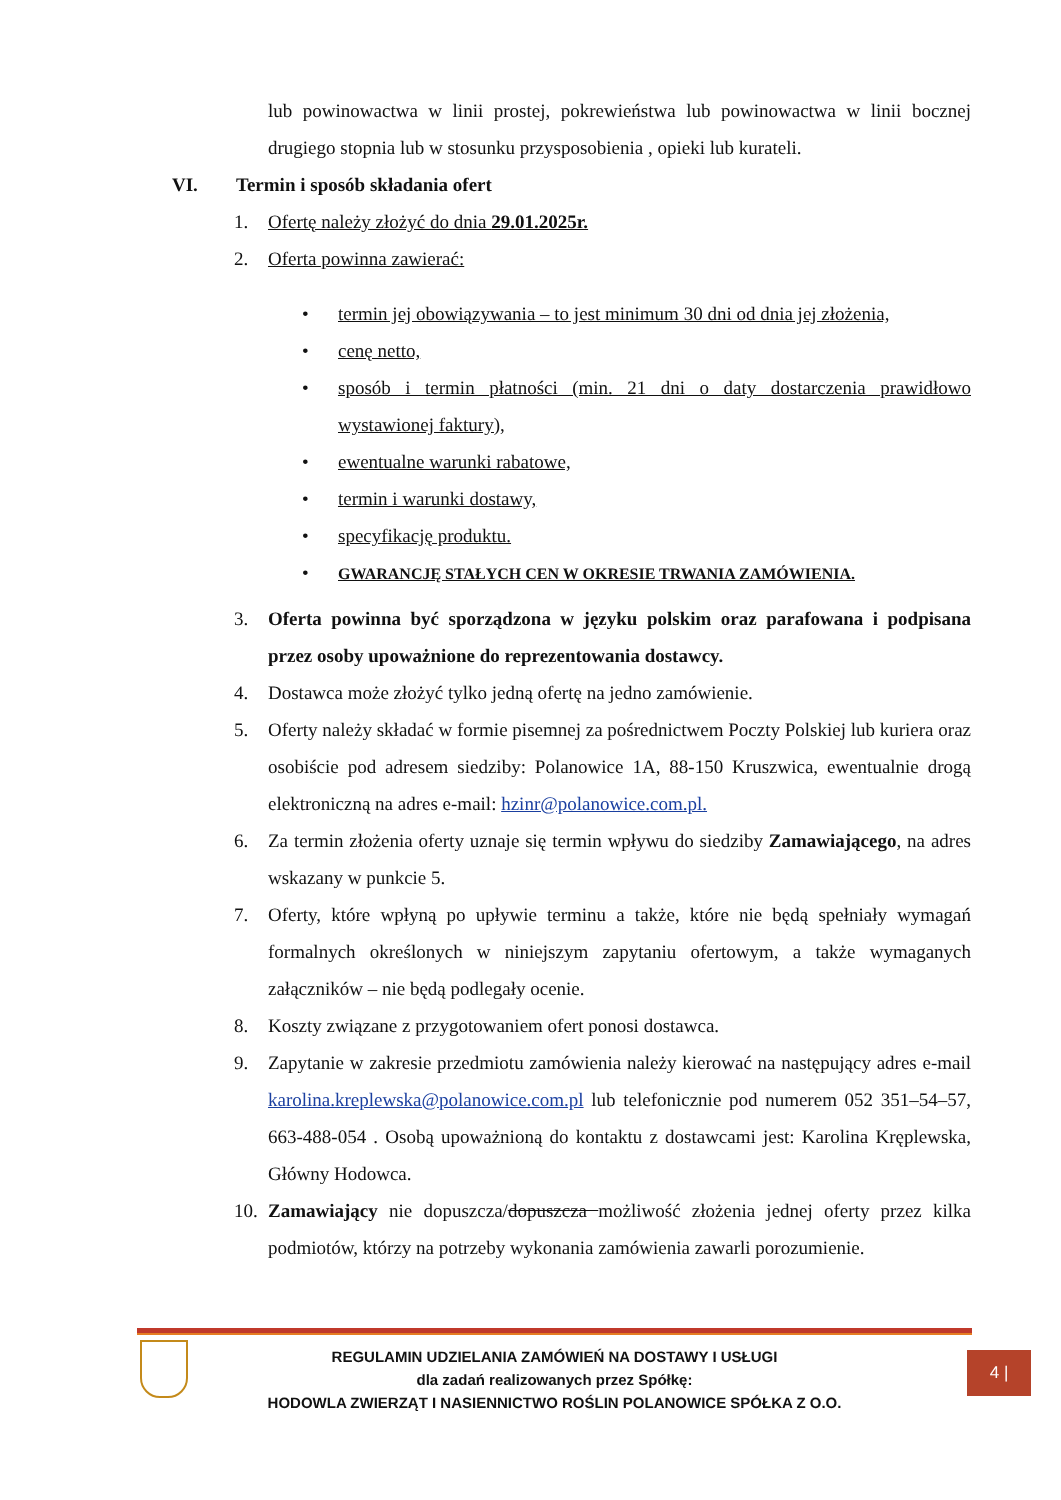lub powinowactwa w linii prostej, pokrewieństwa lub powinowactwa w linii bocznej drugiego stopnia lub w stosunku przysposobienia , opieki lub kurateli.
VI. Termin i sposób składania ofert
1. Ofertę należy złożyć do dnia 29.01.2025r.
2. Oferta powinna zawierać:
• termin jej obowiązywania – to jest minimum 30 dni od dnia jej złożenia,
• cenę netto,
• sposób i termin płatności (min. 21 dni o daty dostarczenia prawidłowo wystawionej faktury),
• ewentualne warunki rabatowe,
• termin i warunki dostawy,
• specyfikację produktu.
• GWARANCJĘ STAŁYCH CEN W OKRESIE TRWANIA ZAMÓWIENIA.
3. Oferta powinna być sporządzona w języku polskim oraz parafowana i podpisana przez osoby upoważnione do reprezentowania dostawcy.
4. Dostawca może złożyć tylko jedną ofertę na jedno zamówienie.
5. Oferty należy składać w formie pisemnej za pośrednictwem Poczty Polskiej lub kuriera oraz osobiście pod adresem siedziby: Polanowice 1A, 88-150 Kruszwica, ewentualnie drogą elektroniczną na adres e-mail: hzinr@polanowice.com.pl.
6. Za termin złożenia oferty uznaje się termin wpływu do siedziby Zamawiającego, na adres wskazany w punkcie 5.
7. Oferty, które wpłyną po upływie terminu a także, które nie będą spełniały wymagań formalnych określonych w niniejszym zapytaniu ofertowym, a także wymaganych załączników – nie będą podlegały ocenie.
8. Koszty związane z przygotowaniem ofert ponosi dostawca.
9. Zapytanie w zakresie przedmiotu zamówienia należy kierować na następujący adres e-mail karolina.kreplewska@polanowice.com.pl lub telefonicznie pod numerem 052 351–54–57, 663-488-054 . Osobą upoważnioną do kontaktu z dostawcami jest: Karolina Kręplewska, Główny Hodowca.
10. Zamawiający nie dopuszcza/dopuszcza możliwość złożenia jednej oferty przez kilka podmiotów, którzy na potrzeby wykonania zamówienia zawarli porozumienie.
REGULAMIN UDZIELANIA ZAMÓWIEŃ NA DOSTAWY I USŁUGI
dla zadań realizowanych przez Spółkę:
HODOWLA ZWIERZĄT I NASIENNICTWO ROŚLIN POLANOWICE SPÓŁKA Z O.O.
4 |